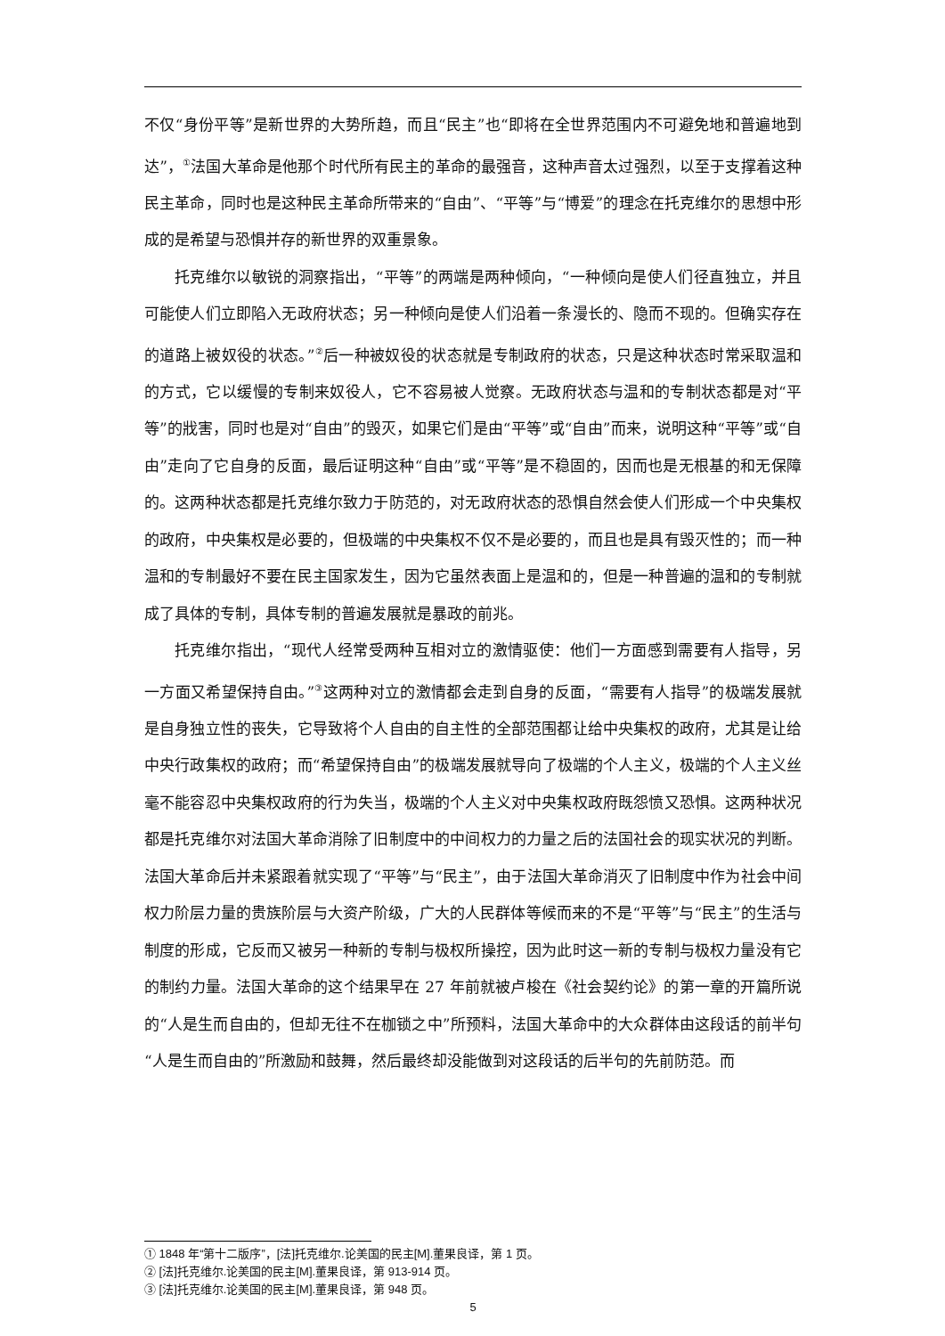不仅“身份平等”是新世界的大势所趋，而且“民主”也“即将在全世界范围内不可避免地和普遍地到达”，<sup>①</sup>法国大革命是他那个时代所有民主的革命的最强音，这种声音太过强烈，以至于支撑着这种民主革命，同时也是这种民主革命所带来的“自由”、“平等”与“博爱”的理念在托克维尔的思想中形成的是希望与恐惧并存的新世界的双重景象。
托克维尔以敏锐的洞察指出，“平等”的两端是两种倾向，“一种倾向是使人们径直独立，并且可能使人们立即陷入无政府状态；另一种倾向是使人们沿着一条漫长的、隐而不现的。但确实存在的道路上被奴役的状态。”<sup>②</sup>后一种被奴役的状态就是专制政府的状态，只是这种状态时常采取温和的方式，它以缓慢的专制来奴役人，它不容易被人觉察。无政府状态与温和的专制状态都是对“平等”的戕害，同时也是对“自由”的毁灭，如果它们是由“平等”或“自由”而来，说明这种“平等”或“自由”走向了它自身的反面，最后证明这种“自由”或“平等”是不稳固的，因而也是无根基的和无保障的。这两种状态都是托克维尔致力于防范的，对无政府状态的恐惧自然会使人们形成一个中央集权的政府，中央集权是必要的，但极端的中央集权不仅不是必要的，而且也是具有毁灭性的；而一种温和的专制最好不要在民主国家发生，因为它虽然表面上是温和的，但是一种普遍的温和的专制就成了具体的专制，具体专制的普遍发展就是暴政的前兆。
托克维尔指出，“现代人经常受两种互相对立的激情驱使：他们一方面感到需要有人指导，另一方面又希望保持自由。”<sup>③</sup>这两种对立的激情都会走到自身的反面，“需要有人指导”的极端发展就是自身独立性的丧失，它导致将个人自由的自主性的全部范围都让给中央集权的政府，尤其是让给中央行政集权的政府；而“希望保持自由”的极端发展就导向了极端的个人主义，极端的个人主义丝毫不能容忍中央集权政府的行为失当，极端的个人主义对中央集权政府既怨愤又恐惧。这两种状况都是托克维尔对法国大革命消除了旧制度中的中间权力的力量之后的法国社会的现实状况的判断。法国大革命后并未紧跟着就实现了“平等”与“民主”，由于法国大革命消灭了旧制度中作为社会中间权力阶层力量的贵族阶层与大资产阶级，广大的人民群体等候而来的不是“平等”与“民主”的生活与制度的形成，它反而又被另一种新的专制与极权所操控，因为此时这一新的专制与极权力量没有它的制约力量。法国大革命的这个结果早在 27 年前就被卢梭在《社会契约论》的第一章的开篇所说的“人是生而自由的，但却无往不在枷锁之中”所预料，法国大革命中的大众群体由这段话的前半句“人是生而自由的”所激励和鼓舞，然后最终却没能做到对这段话的后半句的先前防范。而
① 1848 年“第十二版序”，[法]托克维尔.论美国的民主[M].董果良译，第 1 页。
② [法]托克维尔.论美国的民主[M].董果良译，第 913-914 页。
③ [法]托克维尔.论美国的民主[M].董果良译，第 948 页。
5